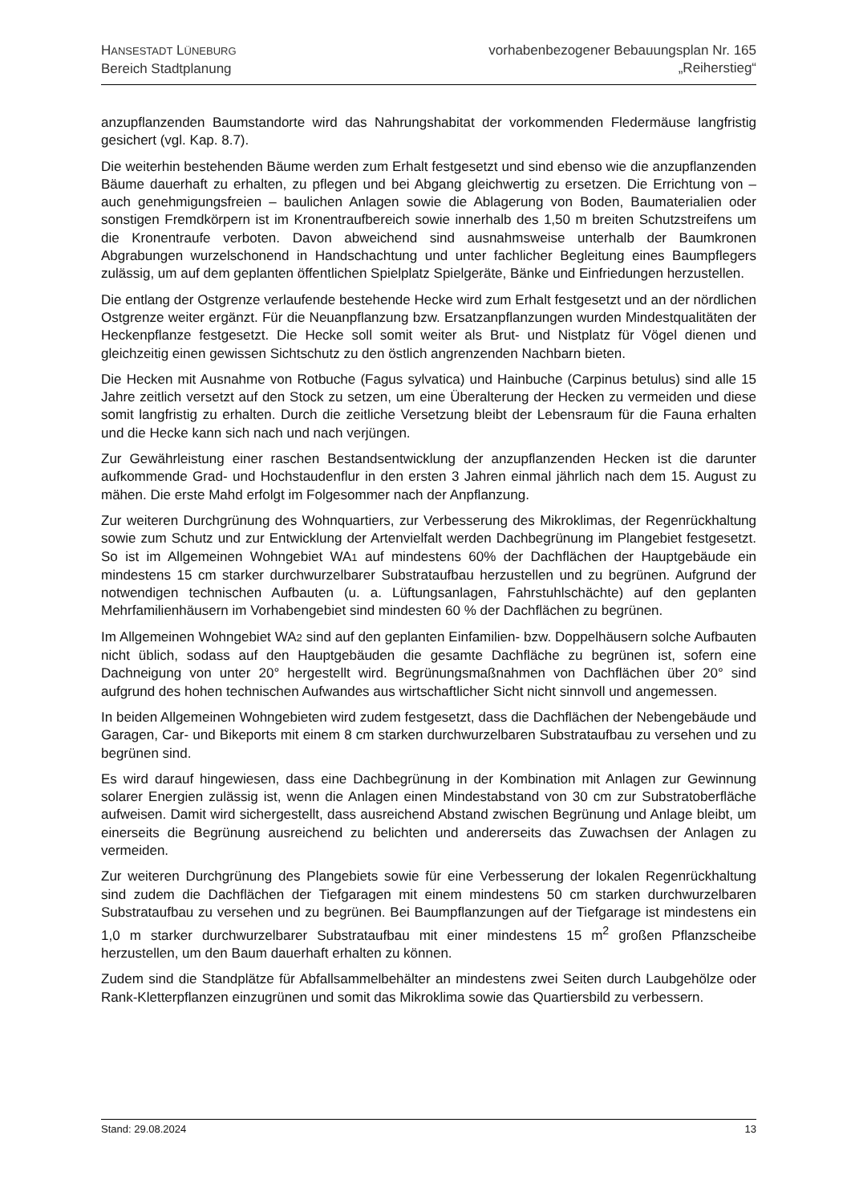HANSESTADT LÜNEBURG
Bereich Stadtplanung
vorhabenbezogener Bebauungsplan Nr. 165
„Reiherstieg“
anzupflanzenden Baumstandorte wird das Nahrungshabitat der vorkommenden Fledermäuse langfristig gesichert (vgl. Kap. 8.7).
Die weiterhin bestehenden Bäume werden zum Erhalt festgesetzt und sind ebenso wie die anzupflanzenden Bäume dauerhaft zu erhalten, zu pflegen und bei Abgang gleichwertig zu ersetzen. Die Errichtung von – auch genehmigungsfreien – baulichen Anlagen sowie die Ablagerung von Boden, Baumaterialien oder sonstigen Fremdkörpern ist im Kronentraufbereich sowie innerhalb des 1,50 m breiten Schutzstreifens um die Kronentraufe verboten. Davon abweichend sind ausnahmsweise unterhalb der Baumkronen Abgrabungen wurzelschonend in Handschachtung und unter fachlicher Begleitung eines Baumpflegers zulässig, um auf dem geplanten öffentlichen Spielplatz Spielgeräte, Bänke und Einfriedungen herzustellen.
Die entlang der Ostgrenze verlaufende bestehende Hecke wird zum Erhalt festgesetzt und an der nördlichen Ostgrenze weiter ergänzt. Für die Neuanpflanzung bzw. Ersatzanpflanzungen wurden Mindestqualitäten der Heckenpflanze festgesetzt. Die Hecke soll somit weiter als Brut- und Nistplatz für Vögel dienen und gleichzeitig einen gewissen Sichtschutz zu den östlich angrenzenden Nachbarn bieten.
Die Hecken mit Ausnahme von Rotbuche (Fagus sylvatica) und Hainbuche (Carpinus betulus) sind alle 15 Jahre zeitlich versetzt auf den Stock zu setzen, um eine Überalterung der Hecken zu vermeiden und diese somit langfristig zu erhalten. Durch die zeitliche Versetzung bleibt der Lebensraum für die Fauna erhalten und die Hecke kann sich nach und nach verjüngen.
Zur Gewährleistung einer raschen Bestandsentwicklung der anzupflanzenden Hecken ist die darunter aufkommende Grad- und Hochstaudenflur in den ersten 3 Jahren einmal jährlich nach dem 15. August zu mähen. Die erste Mahd erfolgt im Folgesommer nach der Anpflanzung.
Zur weiteren Durchgrünung des Wohnquartiers, zur Verbesserung des Mikroklimas, der Regenrückhaltung sowie zum Schutz und zur Entwicklung der Artenvielfalt werden Dachbegrünung im Plangebiet festgesetzt. So ist im Allgemeinen Wohngebiet WA1 auf mindestens 60% der Dachflächen der Hauptgebäude ein mindestens 15 cm starker durchwurzelbarer Substrataufbau herzustellen und zu begrünen. Aufgrund der notwendigen technischen Aufbauten (u. a. Lüftungsanlagen, Fahrstuhlschächte) auf den geplanten Mehrfamilienhäusern im Vorhabengebiet sind mindesten 60 % der Dachflächen zu begrünen.
Im Allgemeinen Wohngebiet WA2 sind auf den geplanten Einfamilien- bzw. Doppelhäusern solche Aufbauten nicht üblich, sodass auf den Hauptgebäuden die gesamte Dachfläche zu begrünen ist, sofern eine Dachneigung von unter 20° hergestellt wird. Begrünungsmaßnahmen von Dachflächen über 20° sind aufgrund des hohen technischen Aufwandes aus wirtschaftlicher Sicht nicht sinnvoll und angemessen.
In beiden Allgemeinen Wohngebieten wird zudem festgesetzt, dass die Dachflächen der Nebengebäude und Garagen, Car- und Bikeports mit einem 8 cm starken durchwurzelbaren Substrataufbau zu versehen und zu begrünen sind.
Es wird darauf hingewiesen, dass eine Dachbegrünung in der Kombination mit Anlagen zur Gewinnung solarer Energien zulässig ist, wenn die Anlagen einen Mindestabstand von 30 cm zur Substratoberfläche aufweisen. Damit wird sichergestellt, dass ausreichend Abstand zwischen Begrünung und Anlage bleibt, um einerseits die Begrünung ausreichend zu belichten und andererseits das Zuwachsen der Anlagen zu vermeiden.
Zur weiteren Durchgrünung des Plangebiets sowie für eine Verbesserung der lokalen Regenrückhaltung sind zudem die Dachflächen der Tiefgaragen mit einem mindestens 50 cm starken durchwurzelbaren Substrataufbau zu versehen und zu begrünen. Bei Baumpflanzungen auf der Tiefgarage ist mindestens ein 1,0 m starker durchwurzelbarer Substrataufbau mit einer mindestens 15 m<sup>2</sup> großen Pflanzscheibe herzustellen, um den Baum dauerhaft erhalten zu können.
Zudem sind die Standplätze für Abfallsammelbehälter an mindestens zwei Seiten durch Laubgehölze oder Rank-Kletterpflanzen einzugrünen und somit das Mikroklima sowie das Quartiersbild zu verbessern.
Stand: 29.08.2024 13